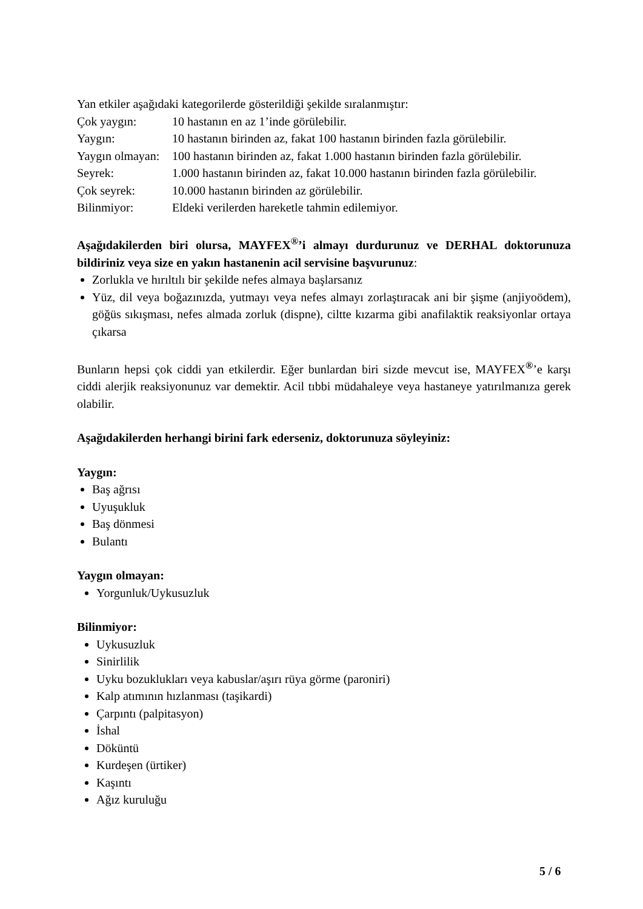Yan etkiler aşağıdaki kategorilerde gösterildiği şekilde sıralanmıştır:
Çok yaygın: 10 hastanın en az 1’inde görülebilir.
Yaygın: 10 hastanın birinden az, fakat 100 hastanın birinden fazla görülebilir.
Yaygın olmayan: 100 hastanın birinden az, fakat 1.000 hastanın birinden fazla görülebilir.
Seyrek: 1.000 hastanın birinden az, fakat 10.000 hastanın birinden fazla görülebilir.
Çok seyrek: 10.000 hastanın birinden az görülebilir.
Bilinmiyor: Eldeki verilerden hareketle tahmin edilemiyor.
Aşağıdakilerden biri olursa, MAYFEX<sup>®</sup>’i almayı durdurunuz ve DERHAL doktorunuza bildiriniz veya size en yakın hastanenin acil servisine başvurunuz:
Zorlukla ve hırıltılı bir şekilde nefes almaya başlarsanız
Yüz, dil veya boğazınızda, yutmayı veya nefes almayı zorlaştıracak ani bir şişme (anjiyoödem), göğüs sıkışması, nefes almada zorluk (dispne), ciltte kızarma gibi anafilaktik reaksiyonlar ortaya çıkarsa
Bunların hepsi çok ciddi yan etkilerdir. Eğer bunlardan biri sizde mevcut ise, MAYFEX<sup>®</sup>’e karşı ciddi alerjik reaksiyonunuz var demektir. Acil tıbbi müdahaleye veya hastaneye yatırılmanıza gerek olabilir.
Aşağıdakilerden herhangi birini fark ederseniz, doktorunuza söyleyiniz:
Yaygın:
Baş ağrısı
Uyuşukluk
Baş dönmesi
Bulantı
Yaygın olmayan:
Yorgunluk/Uykusuzluk
Bilinmiyor:
Uykusuzluk
Sinirlilik
Uyku bozuklukları veya kabuslar/aşırı rüya görme (paroniri)
Kalp atımının hızlanması (taşikardi)
Çarpıntı (palpitasyon)
İshal
Döküntü
Kurdeşen (ürtiker)
Kaşıntı
Ağız kuruluğu
5 / 6